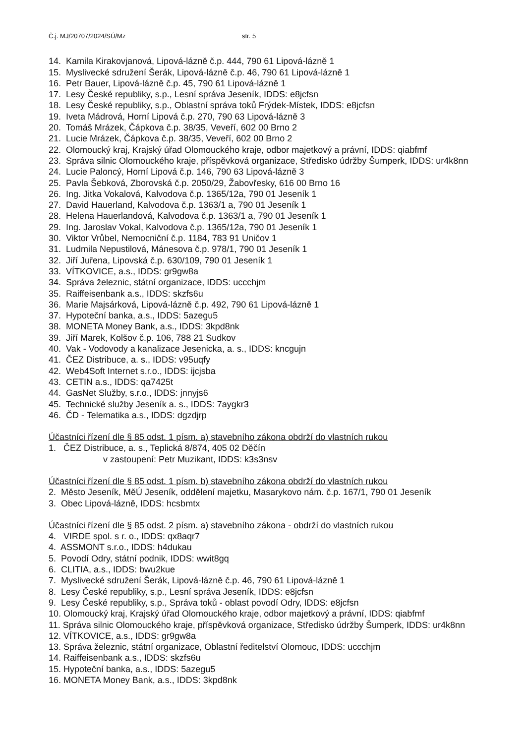Č.j. MJ/20707/2024/SÚ/Mz str. 5
14. Kamila Kirakovjanová, Lipová-lázně č.p. 444, 790 61 Lipová-lázně 1
15. Myslivecké sdružení Šerák, Lipová-lázně č.p. 46, 790 61 Lipová-lázně 1
16. Petr Bauer, Lipová-lázně č.p. 45, 790 61 Lipová-lázně 1
17. Lesy České republiky, s.p., Lesní správa Jeseník, IDDS: e8jcfsn
18. Lesy České republiky, s.p., Oblastní správa toků Frýdek-Místek, IDDS: e8jcfsn
19. Iveta Mádrová, Horní Lipová č.p. 270, 790 63 Lipová-lázně 3
20. Tomáš Mrázek, Čápkova č.p. 38/35, Veveří, 602 00 Brno 2
21. Lucie Mrázek, Čápkova č.p. 38/35, Veveří, 602 00 Brno 2
22. Olomoucký kraj, Krajský úřad Olomouckého kraje, odbor majetkový a právní, IDDS: qiabfmf
23. Správa silnic Olomouckého kraje, příspěvková organizace, Středisko údržby Šumperk, IDDS: ur4k8nn
24. Lucie Paloncý, Horní Lipová č.p. 146, 790 63 Lipová-lázně 3
25. Pavla Šebková, Zborovská č.p. 2050/29, Žabovřesky, 616 00 Brno 16
26. Ing. Jitka Vokalová, Kalvodova č.p. 1365/12a, 790 01 Jeseník 1
27. David Hauerland, Kalvodova č.p. 1363/1 a, 790 01 Jeseník 1
28. Helena Hauerlandová, Kalvodova č.p. 1363/1 a, 790 01 Jeseník 1
29. Ing. Jaroslav Vokal, Kalvodova č.p. 1365/12a, 790 01 Jeseník 1
30. Viktor Vrůbel, Nemocniční č.p. 1184, 783 91 Uničov 1
31. Ludmila Nepustilová, Mánesova č.p. 978/1, 790 01 Jeseník 1
32. Jiří Juřena, Lipovská č.p. 630/109, 790 01 Jeseník 1
33. VÍTKOVICE, a.s., IDDS: gr9gw8a
34. Správa železnic, státní organizace, IDDS: uccchjm
35. Raiffeisenbank a.s., IDDS: skzfs6u
36. Marie Majsárková, Lipová-lázně č.p. 492, 790 61 Lipová-lázně 1
37. Hypoteční banka, a.s., IDDS: 5azegu5
38. MONETA Money Bank, a.s., IDDS: 3kpd8nk
39. Jiří Marek, Kolšov č.p. 106, 788 21 Sudkov
40. Vak - Vodovody a kanalizace Jesenicka, a. s., IDDS: kncgujn
41. ČEZ Distribuce, a. s., IDDS: v95uqfy
42. Web4Soft Internet s.r.o., IDDS: ijcjsba
43. CETIN a.s., IDDS: qa7425t
44. GasNet Služby, s.r.o., IDDS: jnnyjs6
45. Technické služby Jeseník a. s., IDDS: 7aygkr3
46. ČD - Telematika a.s., IDDS: dgzdjrp
Účastníci řízení dle § 85 odst. 1 písm. a) stavebního zákona obdrží do vlastních rukou
1. ČEZ Distribuce, a. s., Teplická 8/874, 405 02 Děčín
v zastoupení: Petr Muzikant, IDDS: k3s3nsv
Účastníci řízení dle § 85 odst. 1 písm. b) stavebního zákona obdrží do vlastních rukou
2. Město Jeseník, MěÚ Jeseník, oddělení majetku, Masarykovo nám. č.p. 167/1, 790 01 Jeseník
3. Obec Lipová-lázně, IDDS: hcsbmtx
Účastníci řízení dle § 85 odst. 2 písm. a) stavebního zákona - obdrží do vlastních rukou
4. VIRDE spol. s r. o., IDDS: qx8aqr7
4. ASSMONT s.r.o., IDDS: h4dukau
5. Povodí Odry, státní podnik, IDDS: wwit8gq
6. CLITIA, a.s., IDDS: bwu2kue
7. Myslivecké sdružení Šerák, Lipová-lázně č.p. 46, 790 61 Lipová-lázně 1
8. Lesy České republiky, s.p., Lesní správa Jeseník, IDDS: e8jcfsn
9. Lesy České republiky, s.p., Správa toků - oblast povodí Odry, IDDS: e8jcfsn
10. Olomoucký kraj, Krajský úřad Olomouckého kraje, odbor majetkový a právní, IDDS: qiabfmf
11. Správa silnic Olomouckého kraje, příspěvková organizace, Středisko údržby Šumperk, IDDS: ur4k8nn
12. VÍTKOVICE, a.s., IDDS: gr9gw8a
13. Správa železnic, státní organizace, Oblastní ředitelství Olomouc, IDDS: uccchjm
14. Raiffeisenbank a.s., IDDS: skzfs6u
15. Hypoteční banka, a.s., IDDS: 5azegu5
16. MONETA Money Bank, a.s., IDDS: 3kpd8nk